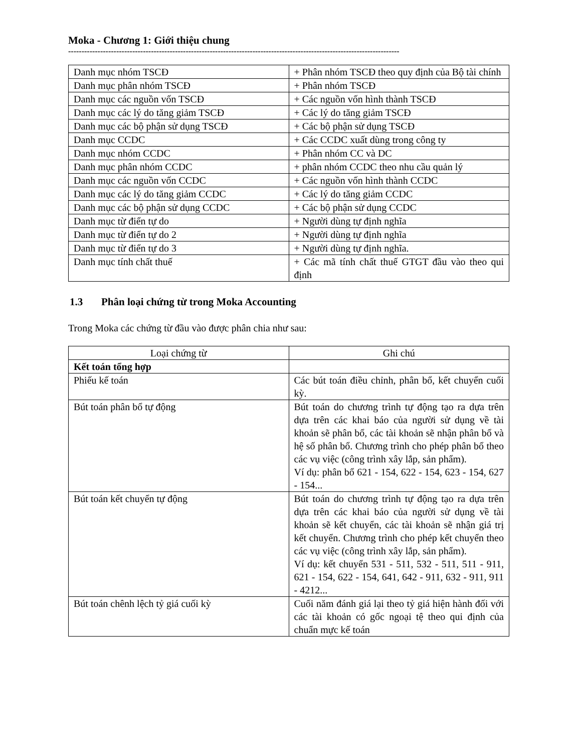Moka - Chương 1: Giới thiệu chung
----------------------------------------------------------------------------------------------------------------------------
| Danh mục nhóm TSCĐ | + Phân nhóm TSCĐ theo quy định của Bộ tài chính |
| Danh mục phân nhóm TSCĐ | + Phân nhóm TSCĐ |
| Danh mục các nguồn vốn TSCĐ | + Các nguồn vốn hình thành TSCĐ |
| Danh mục các lý do tăng giảm TSCĐ | + Các lý do tăng giảm TSCĐ |
| Danh mục các bộ phận sử dụng TSCĐ | + Các bộ phận sử dụng TSCĐ |
| Danh mục CCDC | + Các CCDC xuất dùng trong công ty |
| Danh mục nhóm CCDC | + Phân nhóm CC và DC |
| Danh mục phân nhóm CCDC | + phân nhóm CCDC theo nhu cầu quản lý |
| Danh mục các nguồn vốn CCDC | + Các nguồn vốn hình thành CCDC |
| Danh mục các lý do tăng giảm CCDC | + Các lý do tăng giảm CCDC |
| Danh mục các bộ phận sử dụng CCDC | + Các bộ phận sử dụng CCDC |
| Danh mục từ điển tự do | + Người dùng tự định nghĩa |
| Danh mục từ điển tự do 2 | + Người dùng tự định nghĩa |
| Danh mục từ điển tự do 3 | + Người dùng tự định nghĩa. |
| Danh mục tính chất thuế | + Các mã tính chất thuế GTGT đầu vào theo qui định |
1.3 Phân loại chứng từ trong Moka Accounting
Trong Moka các chứng từ đầu vào được phân chia như sau:
| Loại chứng từ | Ghi chú |
| Kết toán tổng hợp | |
| Phiếu kế toán | Các bút toán điều chỉnh, phân bổ, kết chuyển cuối kỳ. |
| Bút toán phân bổ tự động | Bút toán do chương trình tự động tạo ra dựa trên dựa trên các khai báo của người sử dụng về tài khoản sẽ phân bổ, các tài khoản sẽ nhận phân bổ và hệ số phân bổ. Chương trình cho phép phân bổ theo các vụ việc (công trình xây lắp, sản phẩm). Ví dụ: phân bổ 621 - 154, 622 - 154, 623 - 154, 627 - 154... |
| Bút toán kết chuyển tự động | Bút toán do chương trình tự động tạo ra dựa trên dựa trên các khai báo của người sử dụng về tài khoản sẽ kết chuyển, các tài khoản sẽ nhận giá trị kết chuyển. Chương trình cho phép kết chuyển theo các vụ việc (công trình xây lắp, sản phẩm). Ví dụ: kết chuyển 531 - 511, 532 - 511, 511 - 911, 621 - 154, 622 - 154, 641, 642 - 911, 632 - 911, 911 - 4212... |
| Bút toán chênh lệch tỷ giá cuối kỳ | Cuối năm đánh giá lại theo tỷ giá hiện hành đối với các tài khoản có gốc ngoại tệ theo qui định của chuẩn mực kế toán |